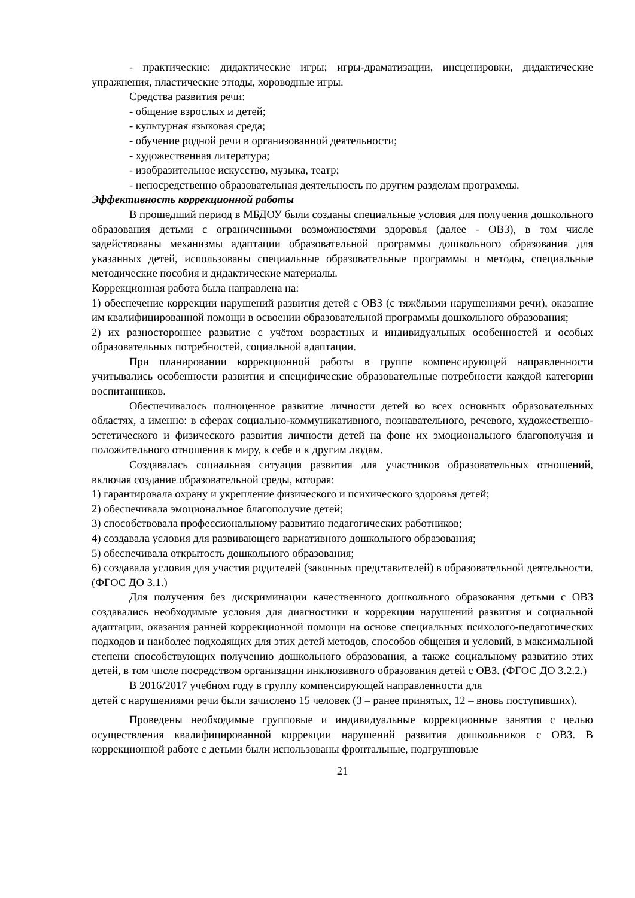- практические: дидактические игры; игры-драматизации, инсценировки, дидактические упражнения, пластические этюды, хороводные игры.
Средства развития речи:
- общение взрослых и детей;
- культурная языковая среда;
- обучение родной речи в организованной деятельности;
- художественная литература;
- изобразительное искусство, музыка, театр;
- непосредственно образовательная деятельность по другим разделам программы.
Эффективность коррекционной работы
В прошедший период в МБДОУ были созданы специальные условия для получения дошкольного образования детьми с ограниченными возможностями здоровья (далее - ОВЗ), в том числе задействованы механизмы адаптации образовательной программы дошкольного образования для указанных детей, использованы специальные образовательные программы и методы, специальные методические пособия и дидактические материалы.
Коррекционная работа была направлена на:
1) обеспечение коррекции нарушений развития детей с ОВЗ (с тяжёлыми нарушениями речи), оказание им квалифицированной помощи в освоении образовательной программы дошкольного образования;
2) их разностороннее развитие с учётом возрастных и индивидуальных особенностей и особых образовательных потребностей, социальной адаптации.
При планировании коррекционной работы в группе компенсирующей направленности учитывались особенности развития и специфические образовательные потребности каждой категории воспитанников.
Обеспечивалось полноценное развитие личности детей во всех основных образовательных областях, а именно: в сферах социально-коммуникативного, познавательного, речевого, художественно- эстетического и физического развития личности детей на фоне их эмоционального благополучия и положительного отношения к миру, к себе и к другим людям.
Создавалась социальная ситуация развития для участников образовательных отношений, включая создание образовательной среды, которая:
1) гарантировала охрану и укрепление физического и психического здоровья детей;
2) обеспечивала эмоциональное благополучие детей;
3) способствовала профессиональному развитию педагогических работников;
4) создавала условия для развивающего вариативного дошкольного образования;
5) обеспечивала открытость дошкольного образования;
6) создавала условия для участия родителей (законных представителей) в образовательной деятельности. (ФГОС ДО 3.1.)
Для получения без дискриминации качественного дошкольного образования детьми с ОВЗ создавались необходимые условия для диагностики и коррекции нарушений развития и социальной адаптации, оказания ранней коррекционной помощи на основе специальных психолого-педагогических подходов и наиболее подходящих для этих детей методов, способов общения и условий, в максимальной степени способствующих получению дошкольного образования, а также социальному развитию этих детей, в том числе посредством организации инклюзивного образования детей с ОВЗ. (ФГОС ДО 3.2.2.)
В 2016/2017 учебном году в группу компенсирующей направленности для
детей с нарушениями речи были зачислено 15 человек (3 – ранее принятых, 12 – вновь поступивших).
Проведены необходимые групповые и индивидуальные коррекционные занятия с целью осуществления квалифицированной коррекции нарушений развития дошкольников с ОВЗ. В коррекционной работе с детьми были использованы фронтальные, подгрупповые
21